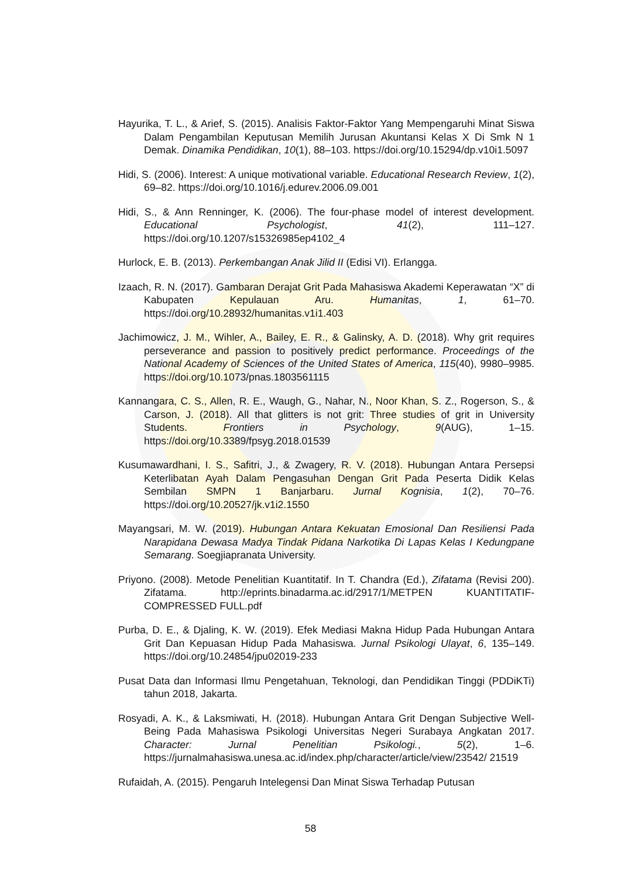Hayurika, T. L., & Arief, S. (2015). Analisis Faktor-Faktor Yang Mempengaruhi Minat Siswa Dalam Pengambilan Keputusan Memilih Jurusan Akuntansi Kelas X Di Smk N 1 Demak. Dinamika Pendidikan, 10(1), 88–103. https://doi.org/10.15294/dp.v10i1.5097
Hidi, S. (2006). Interest: A unique motivational variable. Educational Research Review, 1(2), 69–82. https://doi.org/10.1016/j.edurev.2006.09.001
Hidi, S., & Ann Renninger, K. (2006). The four-phase model of interest development. Educational Psychologist, 41(2), 111–127. https://doi.org/10.1207/s15326985ep4102_4
Hurlock, E. B. (2013). Perkembangan Anak Jilid II (Edisi VI). Erlangga.
Izaach, R. N. (2017). Gambaran Derajat Grit Pada Mahasiswa Akademi Keperawatan “X” di Kabupaten Kepulauan Aru. Humanitas, 1, 61–70. https://doi.org/10.28932/humanitas.v1i1.403
Jachimowicz, J. M., Wihler, A., Bailey, E. R., & Galinsky, A. D. (2018). Why grit requires perseverance and passion to positively predict performance. Proceedings of the National Academy of Sciences of the United States of America, 115(40), 9980–9985. https://doi.org/10.1073/pnas.1803561115
Kannangara, C. S., Allen, R. E., Waugh, G., Nahar, N., Noor Khan, S. Z., Rogerson, S., & Carson, J. (2018). All that glitters is not grit: Three studies of grit in University Students. Frontiers in Psychology, 9(AUG), 1–15. https://doi.org/10.3389/fpsyg.2018.01539
Kusumawardhani, I. S., Safitri, J., & Zwagery, R. V. (2018). Hubungan Antara Persepsi Keterlibatan Ayah Dalam Pengasuhan Dengan Grit Pada Peserta Didik Kelas Sembilan SMPN 1 Banjarbaru. Jurnal Kognisia, 1(2), 70–76. https://doi.org/10.20527/jk.v1i2.1550
Mayangsari, M. W. (2019). Hubungan Antara Kekuatan Emosional Dan Resiliensi Pada Narapidana Dewasa Madya Tindak Pidana Narkotika Di Lapas Kelas I Kedungpane Semarang. Soegjiapranata University.
Priyono. (2008). Metode Penelitian Kuantitatif. In T. Chandra (Ed.), Zifatama (Revisi 200). Zifatama. http://eprints.binadarma.ac.id/2917/1/METPEN KUANTITATIF-COMPRESSED FULL.pdf
Purba, D. E., & Djaling, K. W. (2019). Efek Mediasi Makna Hidup Pada Hubungan Antara Grit Dan Kepuasan Hidup Pada Mahasiswa. Jurnal Psikologi Ulayat, 6, 135–149. https://doi.org/10.24854/jpu02019-233
Pusat Data dan Informasi Ilmu Pengetahuan, Teknologi, dan Pendidikan Tinggi (PDDiKTi) tahun 2018, Jakarta.
Rosyadi, A. K., & Laksmiwati, H. (2018). Hubungan Antara Grit Dengan Subjective Well-Being Pada Mahasiswa Psikologi Universitas Negeri Surabaya Angkatan 2017. Character: Jurnal Penelitian Psikologi., 5(2), 1–6. https://jurnalmahasiswa.unesa.ac.id/index.php/character/article/view/23542/ 21519
Rufaidah, A. (2015). Pengaruh Intelegensi Dan Minat Siswa Terhadap Putusan
58